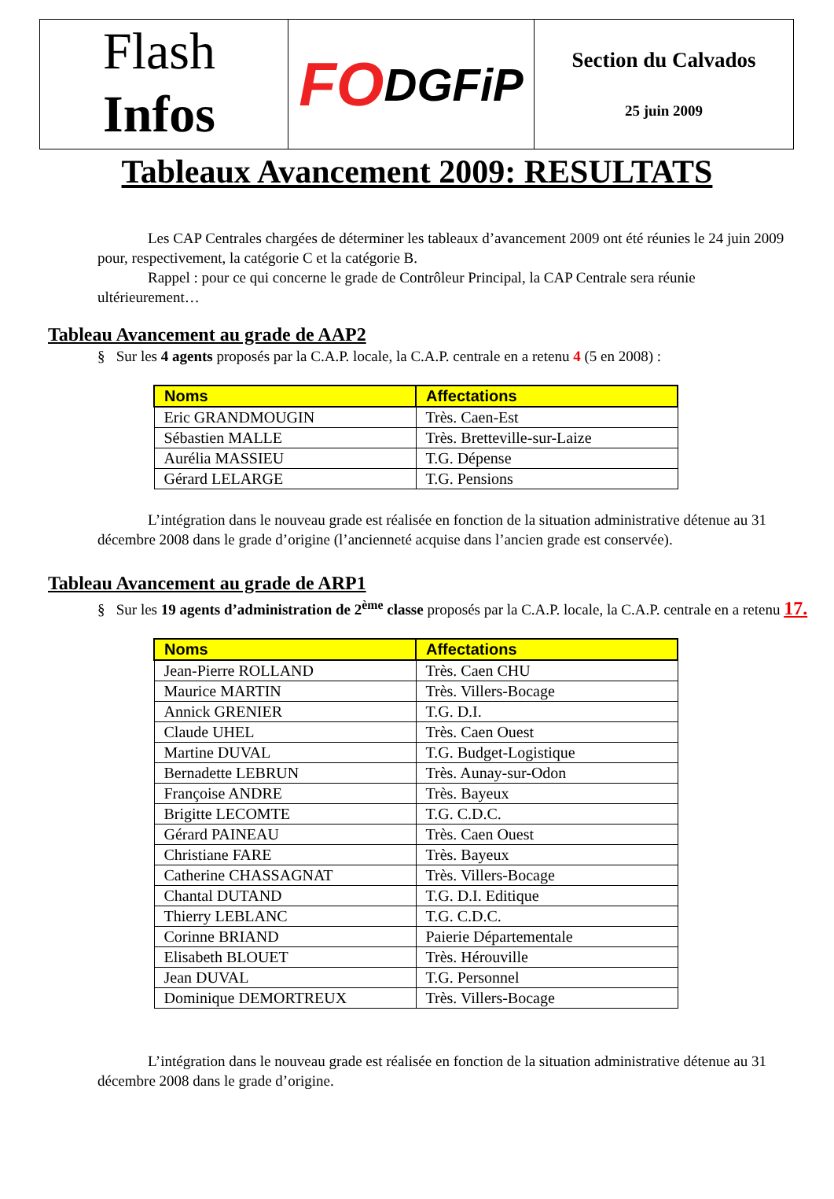Flash
Infos
FO DGFiP
Section du Calvados
25 juin 2009
Tableaux Avancement 2009: RESULTATS
Les CAP Centrales chargées de déterminer les tableaux d’avancement 2009 ont été réunies le 24 juin 2009 pour, respectivement, la catégorie C et la catégorie B.
Rappel : pour ce qui concerne le grade de Contrôleur Principal, la CAP Centrale sera réunie ultérieurement…
Tableau Avancement au grade de AAP2
§ Sur les 4 agents proposés par la C.A.P. locale, la C.A.P. centrale en a retenu 4 (5 en 2008) :
| Noms | Affectations |
| --- | --- |
| Eric GRANDMOUGIN | Très. Caen-Est |
| Sébastien MALLE | Très. Bretteville-sur-Laize |
| Aurélia MASSIEU | T.G. Dépense |
| Gérard LELARGE | T.G. Pensions |
L’intégration dans le nouveau grade est réalisée en fonction de la situation administrative détenue au 31 décembre 2008 dans le grade d’origine (l’ancienneté acquise dans l’ancien grade est conservée).
Tableau Avancement au grade de ARP1
§ Sur les 19 agents d’administration de 2<sup>ème</sup> classe proposés par la C.A.P. locale, la C.A.P. centrale en a retenu 17.
| Noms | Affectations |
| --- | --- |
| Jean-Pierre ROLLAND | Très. Caen CHU |
| Maurice MARTIN | Très. Villers-Bocage |
| Annick GRENIER | T.G. D.I. |
| Claude UHEL | Très. Caen Ouest |
| Martine DUVAL | T.G. Budget-Logistique |
| Bernadette LEBRUN | Très. Aunay-sur-Odon |
| Françoise ANDRE | Très. Bayeux |
| Brigitte LECOMTE | T.G. C.D.C. |
| Gérard PAINEAU | Très. Caen Ouest |
| Christiane FARE | Très. Bayeux |
| Catherine CHASSAGNAT | Très. Villers-Bocage |
| Chantal DUTAND | T.G. D.I. Editique |
| Thierry LEBLANC | T.G. C.D.C. |
| Corinne BRIAND | Paierie Départementale |
| Elisabeth BLOUET | Très. Hérouville |
| Jean DUVAL | T.G. Personnel |
| Dominique DEMORTREUX | Très. Villers-Bocage |
L’intégration dans le nouveau grade est réalisée en fonction de la situation administrative détenue au 31 décembre 2008 dans le grade d’origine.